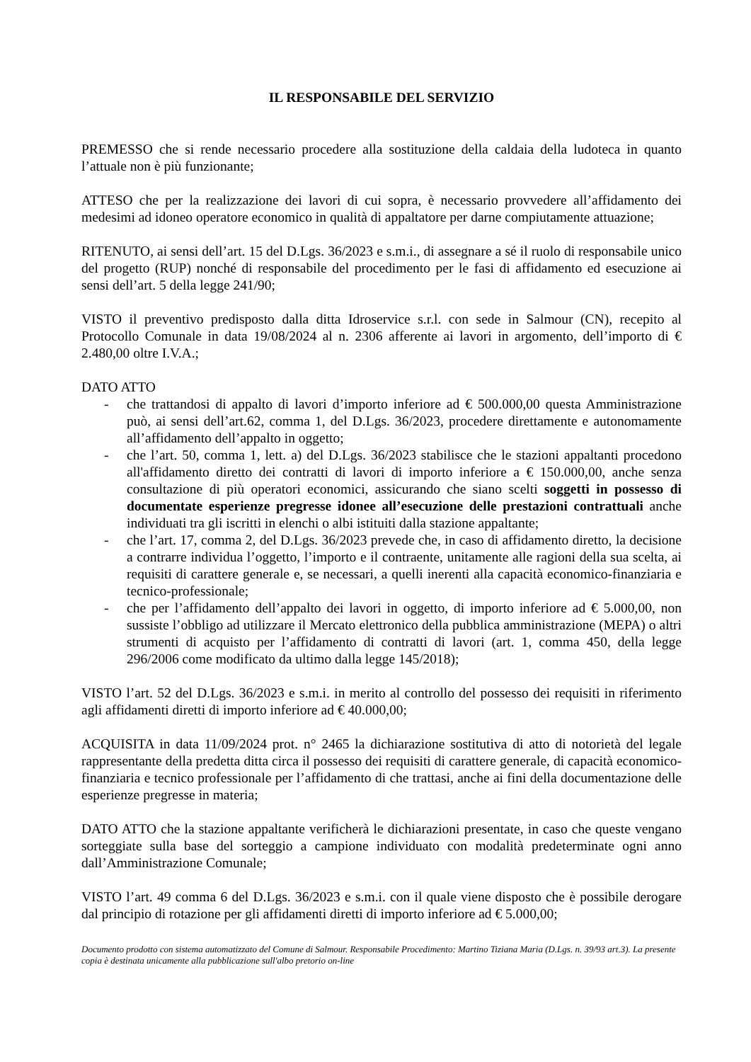IL RESPONSABILE DEL SERVIZIO
PREMESSO che si rende necessario procedere alla sostituzione della caldaia della ludoteca in quanto l’attuale non è più funzionante;
ATTESO che per la realizzazione dei lavori di cui sopra, è necessario provvedere all’affidamento dei medesimi ad idoneo operatore economico in qualità di appaltatore per darne compiutamente attuazione;
RITENUTO, ai sensi dell’art. 15 del D.Lgs. 36/2023 e s.m.i., di assegnare a sé il ruolo di responsabile unico del progetto (RUP) nonché di responsabile del procedimento per le fasi di affidamento ed esecuzione ai sensi dell’art. 5 della legge 241/90;
VISTO il preventivo predisposto dalla ditta Idroservice s.r.l. con sede in Salmour (CN), recepito al Protocollo Comunale in data 19/08/2024 al n. 2306 afferente ai lavori in argomento, dell’importo di € 2.480,00 oltre I.V.A.;
DATO ATTO
- che trattandosi di appalto di lavori d’importo inferiore ad € 500.000,00 questa Amministrazione può, ai sensi dell’art.62, comma 1, del D.Lgs. 36/2023, procedere direttamente e autonomamente all’affidamento dell’appalto in oggetto;
- che l’art. 50, comma 1, lett. a) del D.Lgs. 36/2023 stabilisce che le stazioni appaltanti procedono all'affidamento diretto dei contratti di lavori di importo inferiore a € 150.000,00, anche senza consultazione di più operatori economici, assicurando che siano scelti soggetti in possesso di documentate esperienze pregresse idonee all’esecuzione delle prestazioni contrattuali anche individuati tra gli iscritti in elenchi o albi istituiti dalla stazione appaltante;
- che l’art. 17, comma 2, del D.Lgs. 36/2023 prevede che, in caso di affidamento diretto, la decisione a contrarre individua l’oggetto, l’importo e il contraente, unitamente alle ragioni della sua scelta, ai requisiti di carattere generale e, se necessari, a quelli inerenti alla capacità economico-finanziaria e tecnico-professionale;
- che per l’affidamento dell’appalto dei lavori in oggetto, di importo inferiore ad € 5.000,00, non sussiste l’obbligo ad utilizzare il Mercato elettronico della pubblica amministrazione (MEPA) o altri strumenti di acquisto per l’affidamento di contratti di lavori (art. 1, comma 450, della legge 296/2006 come modificato da ultimo dalla legge 145/2018);
VISTO l’art. 52 del D.Lgs. 36/2023 e s.m.i. in merito al controllo del possesso dei requisiti in riferimento agli affidamenti diretti di importo inferiore ad € 40.000,00;
ACQUISITA in data 11/09/2024 prot. n° 2465 la dichiarazione sostitutiva di atto di notorietà del legale rappresentante della predetta ditta circa il possesso dei requisiti di carattere generale, di capacità economico-finanziaria e tecnico professionale per l’affidamento di che trattasi, anche ai fini della documentazione delle esperienze pregresse in materia;
DATO ATTO che la stazione appaltante verificherà le dichiarazioni presentate, in caso che queste vengano sorteggiate sulla base del sorteggio a campione individuato con modalità predeterminate ogni anno dall’Amministrazione Comunale;
VISTO l’art. 49 comma 6 del D.Lgs. 36/2023 e s.m.i. con il quale viene disposto che è possibile derogare dal principio di rotazione per gli affidamenti diretti di importo inferiore ad € 5.000,00;
Documento prodotto con sistema automatizzato del Comune di Salmour. Responsabile Procedimento: Martino Tiziana Maria (D.Lgs. n. 39/93 art.3). La presente copia è destinata unicamente alla pubblicazione sull'albo pretorio on-line